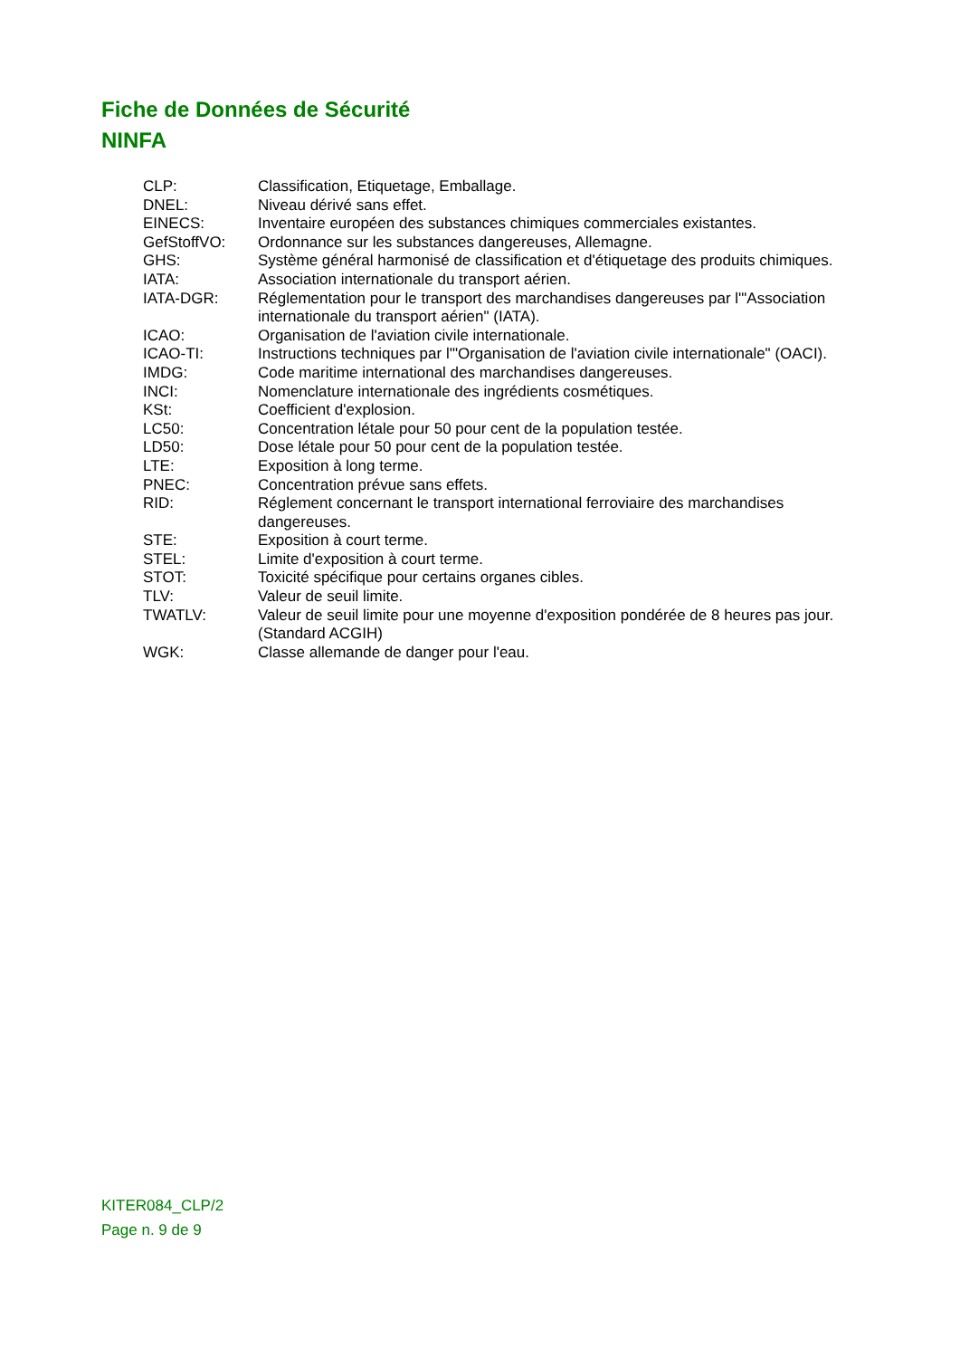Fiche de Données de Sécurité
NINFA
| CLP: | Classification, Etiquetage, Emballage. |
| DNEL: | Niveau dérivé sans effet. |
| EINECS: | Inventaire européen des substances chimiques commerciales existantes. |
| GefStoffVO: | Ordonnance sur les substances dangereuses, Allemagne. |
| GHS: | Système général harmonisé de classification et d'étiquetage des produits chimiques. |
| IATA: | Association internationale du transport aérien. |
| IATA-DGR: | Réglementation pour le transport des marchandises dangereuses par l'"Association internationale du transport aérien" (IATA). |
| ICAO: | Organisation de l'aviation civile internationale. |
| ICAO-TI: | Instructions techniques par l'"Organisation de l'aviation civile internationale" (OACI). |
| IMDG: | Code maritime international des marchandises dangereuses. |
| INCI: | Nomenclature internationale des ingrédients cosmétiques. |
| KSt: | Coefficient d'explosion. |
| LC50: | Concentration létale pour 50 pour cent de la population testée. |
| LD50: | Dose létale pour 50 pour cent de la population testée. |
| LTE: | Exposition à long terme. |
| PNEC: | Concentration prévue sans effets. |
| RID: | Réglement concernant le transport international ferroviaire des marchandises dangereuses. |
| STE: | Exposition à court terme. |
| STEL: | Limite d'exposition à court terme. |
| STOT: | Toxicité spécifique pour certains organes cibles. |
| TLV: | Valeur de seuil limite. |
| TWATLV: | Valeur de seuil limite pour une moyenne d'exposition pondérée de 8 heures pas jour. (Standard ACGIH) |
| WGK: | Classe allemande de danger pour l'eau. |
KITER084_CLP/2
Page n. 9 de 9